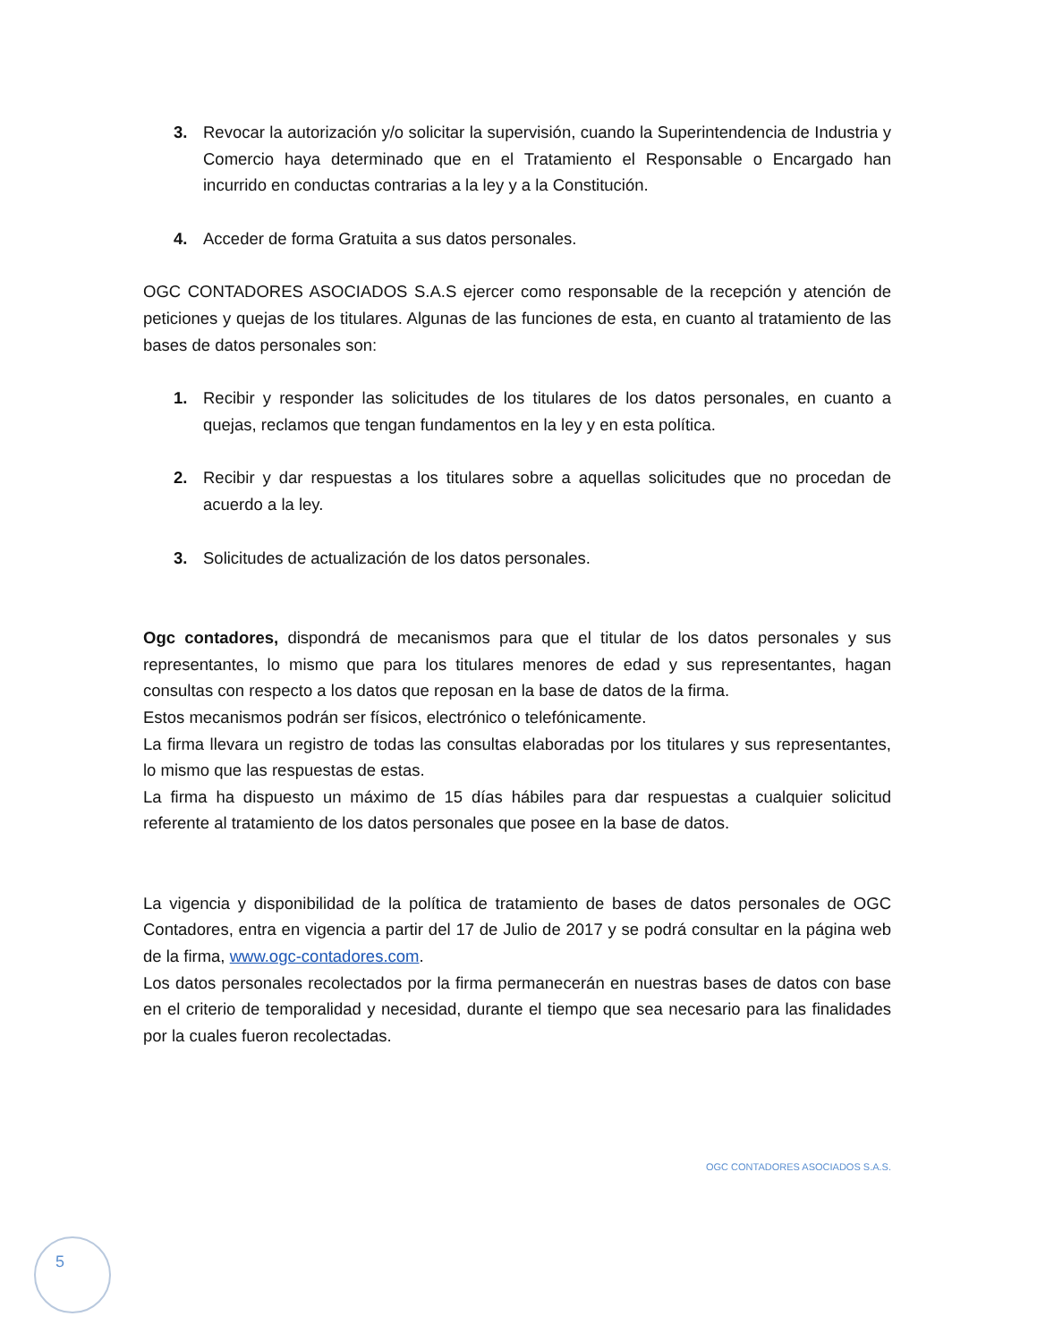3. Revocar la autorización y/o solicitar la supervisión, cuando la Superintendencia de Industria y Comercio haya determinado que en el Tratamiento el Responsable o Encargado han incurrido en conductas contrarias a la ley y a la Constitución.
4. Acceder de forma Gratuita a sus datos personales.
OGC CONTADORES ASOCIADOS S.A.S ejercer como responsable de la recepción y atención de peticiones y quejas de los titulares. Algunas de las funciones de esta, en cuanto al tratamiento de las bases de datos personales son:
1. Recibir y responder las solicitudes de los titulares de los datos personales, en cuanto a quejas, reclamos que tengan fundamentos en la ley y en esta política.
2. Recibir y dar respuestas a los titulares sobre a aquellas solicitudes que no procedan de acuerdo a la ley.
3. Solicitudes de actualización de los datos personales.
Ogc contadores, dispondrá de mecanismos para que el titular de los datos personales y sus representantes, lo mismo que para los titulares menores de edad y sus representantes, hagan consultas con respecto a los datos que reposan en la base de datos de la firma.
Estos mecanismos podrán ser físicos, electrónico o telefónicamente.
La firma llevara un registro de todas las consultas elaboradas por los titulares y sus representantes, lo mismo que las respuestas de estas.
La firma ha dispuesto un máximo de 15 días hábiles para dar respuestas a cualquier solicitud referente al tratamiento de los datos personales que posee en la base de datos.
La vigencia y disponibilidad de la política de tratamiento de bases de datos personales de OGC Contadores, entra en vigencia a partir del 17 de Julio de 2017 y se podrá consultar en la página web de la firma, www.ogc-contadores.com.
Los datos personales recolectados por la firma permanecerán en nuestras bases de datos con base en el criterio de temporalidad y necesidad, durante el tiempo que sea necesario para las finalidades por la cuales fueron recolectadas.
OGC CONTADORES ASOCIADOS S.A.S.
5